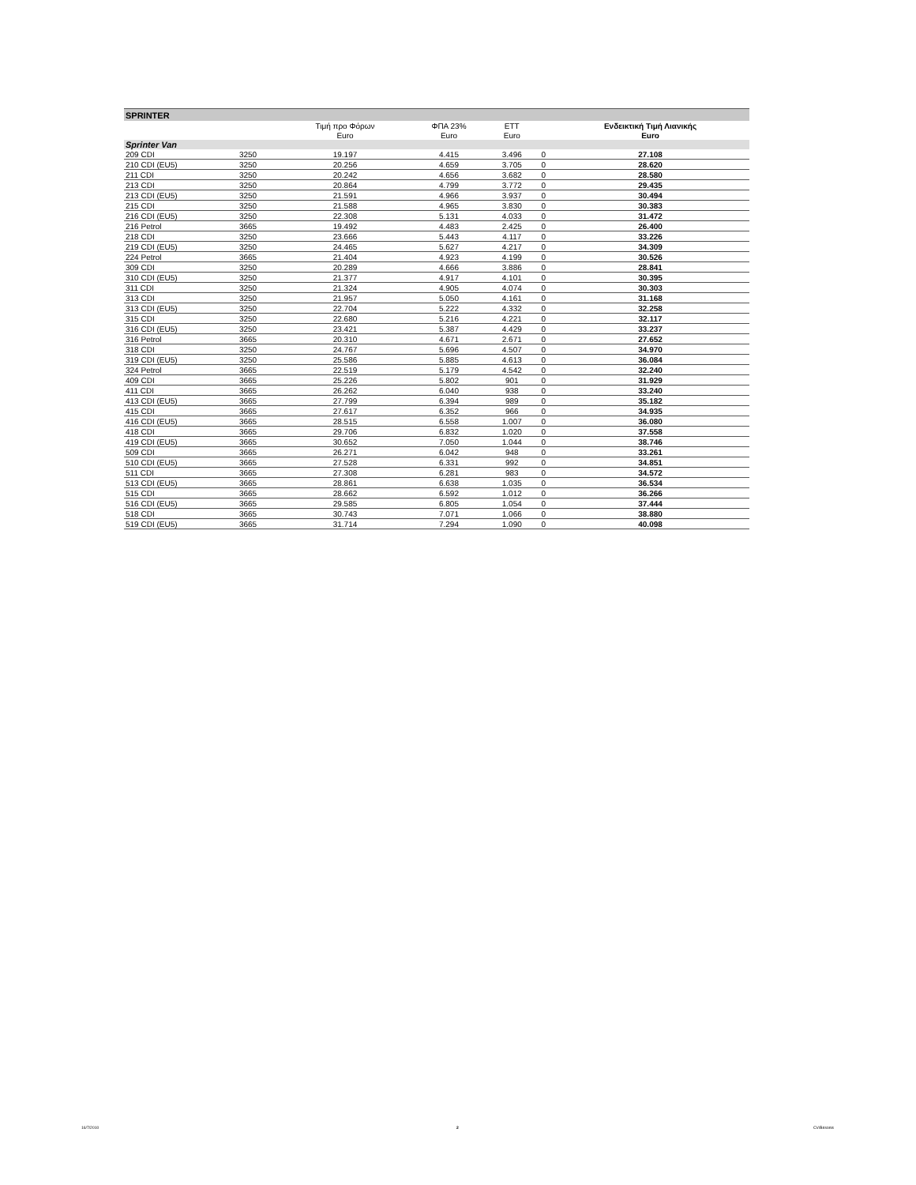| SPRINTER | | | | | | |
| | | Τιμή προ Φόρων | ΦΠΑ 23% | ΕΤΤ | | Ενδεικτική Τιμή Λιανικής |
| | | Euro | Euro | Euro | | Euro |
| Sprinter Van | | | | | | |
| 209 CDI | 3250 | 19.197 | 4.415 | 3.496 | 0 | 27.108 |
| 210 CDI (EU5) | 3250 | 20.256 | 4.659 | 3.705 | 0 | 28.620 |
| 211 CDI | 3250 | 20.242 | 4.656 | 3.682 | 0 | 28.580 |
| 213 CDI | 3250 | 20.864 | 4.799 | 3.772 | 0 | 29.435 |
| 213 CDI (EU5) | 3250 | 21.591 | 4.966 | 3.937 | 0 | 30.494 |
| 215 CDI | 3250 | 21.588 | 4.965 | 3.830 | 0 | 30.383 |
| 216 CDI (EU5) | 3250 | 22.308 | 5.131 | 4.033 | 0 | 31.472 |
| 216 Petrol | 3665 | 19.492 | 4.483 | 2.425 | 0 | 26.400 |
| 218 CDI | 3250 | 23.666 | 5.443 | 4.117 | 0 | 33.226 |
| 219 CDI (EU5) | 3250 | 24.465 | 5.627 | 4.217 | 0 | 34.309 |
| 224 Petrol | 3665 | 21.404 | 4.923 | 4.199 | 0 | 30.526 |
| 309 CDI | 3250 | 20.289 | 4.666 | 3.886 | 0 | 28.841 |
| 310 CDI (EU5) | 3250 | 21.377 | 4.917 | 4.101 | 0 | 30.395 |
| 311 CDI | 3250 | 21.324 | 4.905 | 4.074 | 0 | 30.303 |
| 313 CDI | 3250 | 21.957 | 5.050 | 4.161 | 0 | 31.168 |
| 313 CDI (EU5) | 3250 | 22.704 | 5.222 | 4.332 | 0 | 32.258 |
| 315 CDI | 3250 | 22.680 | 5.216 | 4.221 | 0 | 32.117 |
| 316 CDI (EU5) | 3250 | 23.421 | 5.387 | 4.429 | 0 | 33.237 |
| 316 Petrol | 3665 | 20.310 | 4.671 | 2.671 | 0 | 27.652 |
| 318 CDI | 3250 | 24.767 | 5.696 | 4.507 | 0 | 34.970 |
| 319 CDI (EU5) | 3250 | 25.586 | 5.885 | 4.613 | 0 | 36.084 |
| 324 Petrol | 3665 | 22.519 | 5.179 | 4.542 | 0 | 32.240 |
| 409 CDI | 3665 | 25.226 | 5.802 | 901 | 0 | 31.929 |
| 411 CDI | 3665 | 26.262 | 6.040 | 938 | 0 | 33.240 |
| 413 CDI (EU5) | 3665 | 27.799 | 6.394 | 989 | 0 | 35.182 |
| 415 CDI | 3665 | 27.617 | 6.352 | 966 | 0 | 34.935 |
| 416 CDI (EU5) | 3665 | 28.515 | 6.558 | 1.007 | 0 | 36.080 |
| 418 CDI | 3665 | 29.706 | 6.832 | 1.020 | 0 | 37.558 |
| 419 CDI (EU5) | 3665 | 30.652 | 7.050 | 1.044 | 0 | 38.746 |
| 509 CDI | 3665 | 26.271 | 6.042 | 948 | 0 | 33.261 |
| 510 CDI (EU5) | 3665 | 27.528 | 6.331 | 992 | 0 | 34.851 |
| 511 CDI | 3665 | 27.308 | 6.281 | 983 | 0 | 34.572 |
| 513 CDI (EU5) | 3665 | 28.861 | 6.638 | 1.035 | 0 | 36.534 |
| 515 CDI | 3665 | 28.662 | 6.592 | 1.012 | 0 | 36.266 |
| 516 CDI (EU5) | 3665 | 29.585 | 6.805 | 1.054 | 0 | 37.444 |
| 518 CDI | 3665 | 30.743 | 7.071 | 1.066 | 0 | 38.880 |
| 519 CDI (EU5) | 3665 | 31.714 | 7.294 | 1.090 | 0 | 40.098 |
16/7/2010 2 CV/Brisonis